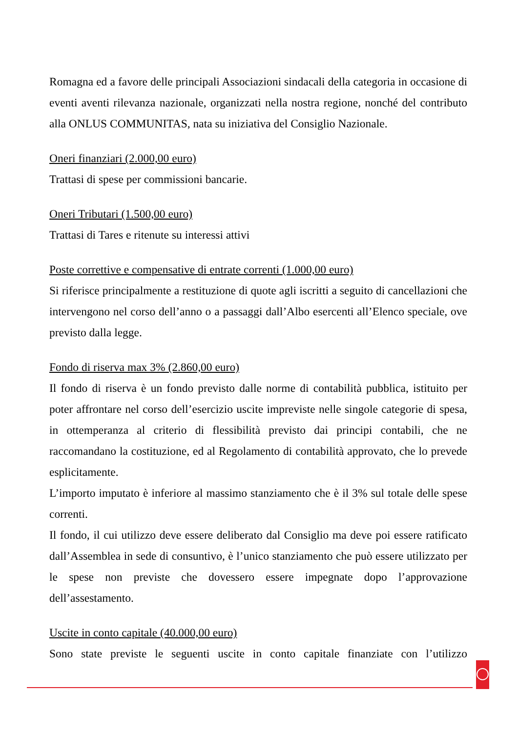Romagna ed a favore delle principali Associazioni sindacali della categoria in occasione di eventi aventi rilevanza nazionale, organizzati nella nostra regione, nonché del contributo alla ONLUS COMMUNITAS, nata su iniziativa del Consiglio Nazionale.
Oneri finanziari (2.000,00 euro)
Trattasi di spese per commissioni bancarie.
Oneri Tributari (1.500,00 euro)
Trattasi di Tares e ritenute su interessi attivi
Poste correttive e compensative di entrate correnti (1.000,00 euro)
Si riferisce principalmente a restituzione di quote agli iscritti a seguito di cancellazioni che intervengono nel corso dell’anno o a passaggi dall’Albo esercenti all’Elenco speciale, ove previsto dalla legge.
Fondo di riserva max 3% (2.860,00 euro)
Il fondo di riserva è un fondo previsto dalle norme di contabilità pubblica, istituito per poter affrontare nel corso dell’esercizio uscite impreviste nelle singole categorie di spesa, in ottemperanza al criterio di flessibilità previsto dai principi contabili, che ne raccomandano la costituzione, ed al Regolamento di contabilità approvato, che lo prevede esplicitamente.
L’importo imputato è inferiore al massimo stanziamento che è il 3% sul totale delle spese correnti.
Il fondo, il cui utilizzo deve essere deliberato dal Consiglio ma deve poi essere ratificato dall’Assemblea in sede di consuntivo, è l’unico stanziamento che può essere utilizzato per le spese non previste che dovessero essere impegnate dopo l’approvazione dell’assestamento.
Uscite in conto capitale (40.000,00 euro)
Sono state previste le seguenti uscite in conto capitale finanziate con l’utilizzo